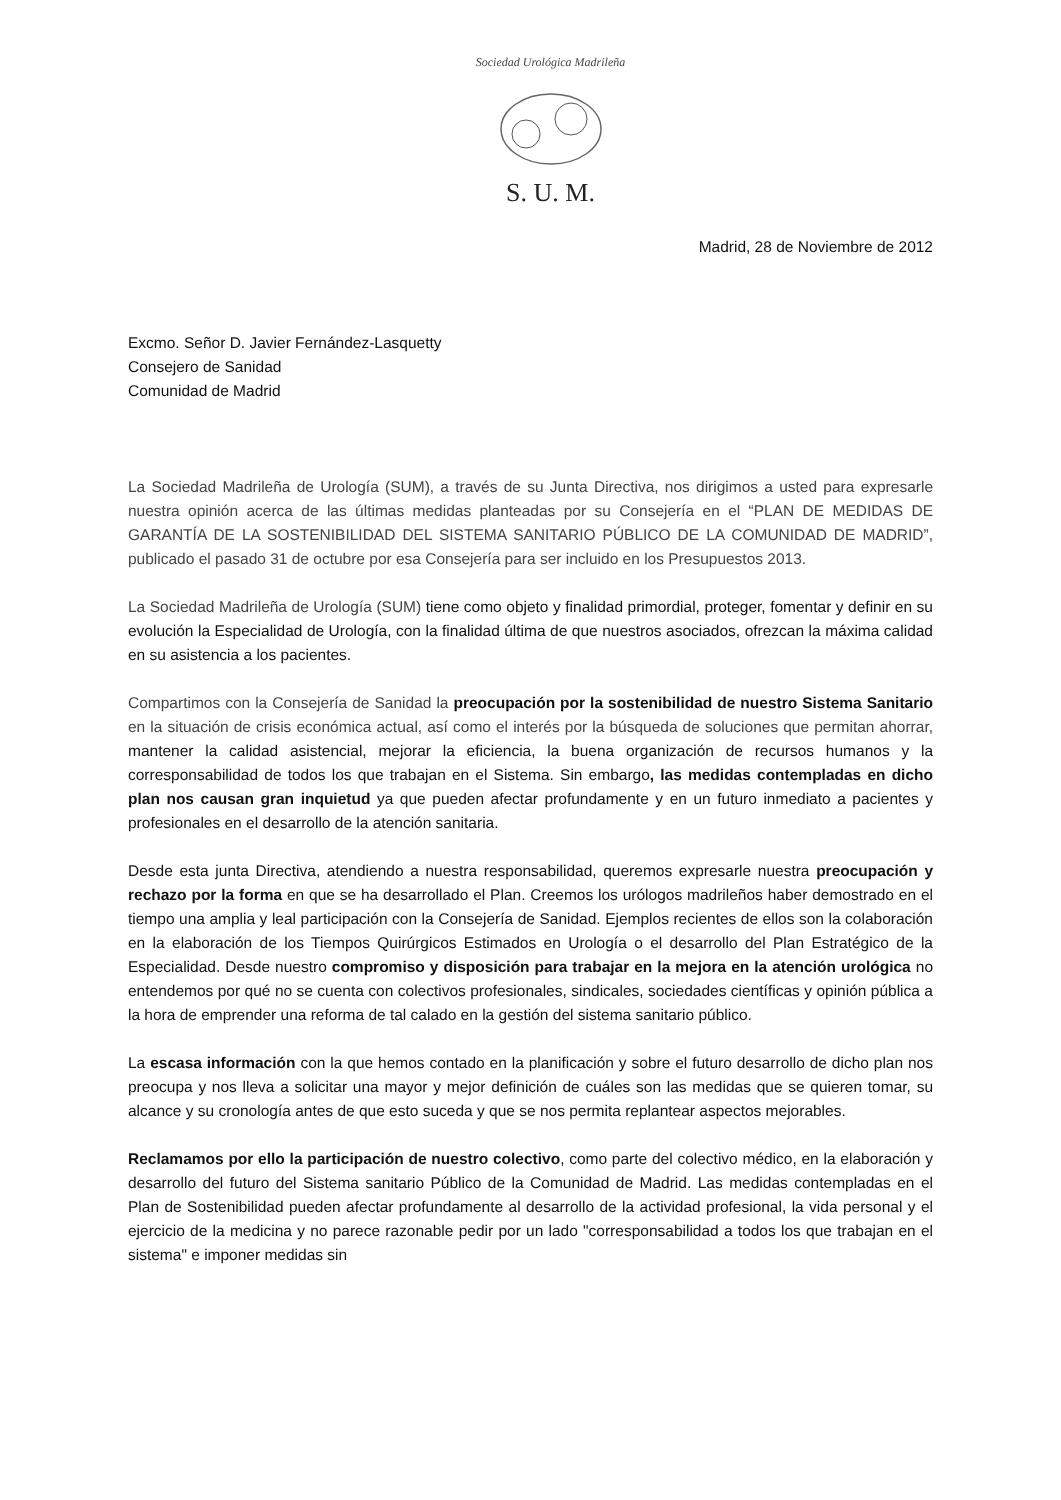Sociedad Urológica Madrileña
S. U. M.
Madrid, 28 de Noviembre de 2012
Excmo. Señor D. Javier Fernández-Lasquetty
Consejero de Sanidad
Comunidad de Madrid
La Sociedad Madrileña de Urología (SUM), a través de su Junta Directiva, nos dirigimos a usted para expresarle nuestra opinión acerca de las últimas medidas planteadas por su Consejería en el “PLAN DE MEDIDAS DE GARANTÍA DE LA SOSTENIBILIDAD DEL SISTEMA SANITARIO PÚBLICO DE LA COMUNIDAD DE MADRID”, publicado el pasado 31 de octubre por esa Consejería para ser incluido en los Presupuestos 2013.
La Sociedad Madrileña de Urología (SUM) tiene como objeto y finalidad primordial, proteger, fomentar y definir en su evolución la Especialidad de Urología, con la finalidad última de que nuestros asociados, ofrezcan la máxima calidad en su asistencia a los pacientes.
Compartimos con la Consejería de Sanidad la preocupación por la sostenibilidad de nuestro Sistema Sanitario en la situación de crisis económica actual, así como el interés por la búsqueda de soluciones que permitan ahorrar, mantener la calidad asistencial, mejorar la eficiencia, la buena organización de recursos humanos y la corresponsabilidad de todos los que trabajan en el Sistema. Sin embargo, las medidas contempladas en dicho plan nos causan gran inquietud ya que pueden afectar profundamente y en un futuro inmediato a pacientes y profesionales en el desarrollo de la atención sanitaria.
Desde esta junta Directiva, atendiendo a nuestra responsabilidad, queremos expresarle nuestra preocupación y rechazo por la forma en que se ha desarrollado el Plan. Creemos los urólogos madrileños haber demostrado en el tiempo una amplia y leal participación con la Consejería de Sanidad. Ejemplos recientes de ellos son la colaboración en la elaboración de los Tiempos Quirúrgicos Estimados en Urología o el desarrollo del Plan Estratégico de la Especialidad. Desde nuestro compromiso y disposición para trabajar en la mejora en la atención urológica no entendemos por qué no se cuenta con colectivos profesionales, sindicales, sociedades científicas y opinión pública a la hora de emprender una reforma de tal calado en la gestión del sistema sanitario público.
La escasa información con la que hemos contado en la planificación y sobre el futuro desarrollo de dicho plan nos preocupa y nos lleva a solicitar una mayor y mejor definición de cuáles son las medidas que se quieren tomar, su alcance y su cronología antes de que esto suceda y que se nos permita replantear aspectos mejorables.
Reclamamos por ello la participación de nuestro colectivo, como parte del colectivo médico, en la elaboración y desarrollo del futuro del Sistema sanitario Público de la Comunidad de Madrid. Las medidas contempladas en el Plan de Sostenibilidad pueden afectar profundamente al desarrollo de la actividad profesional, la vida personal y el ejercicio de la medicina y no parece razonable pedir por un lado "corresponsabilidad a todos los que trabajan en el sistema" e imponer medidas sin